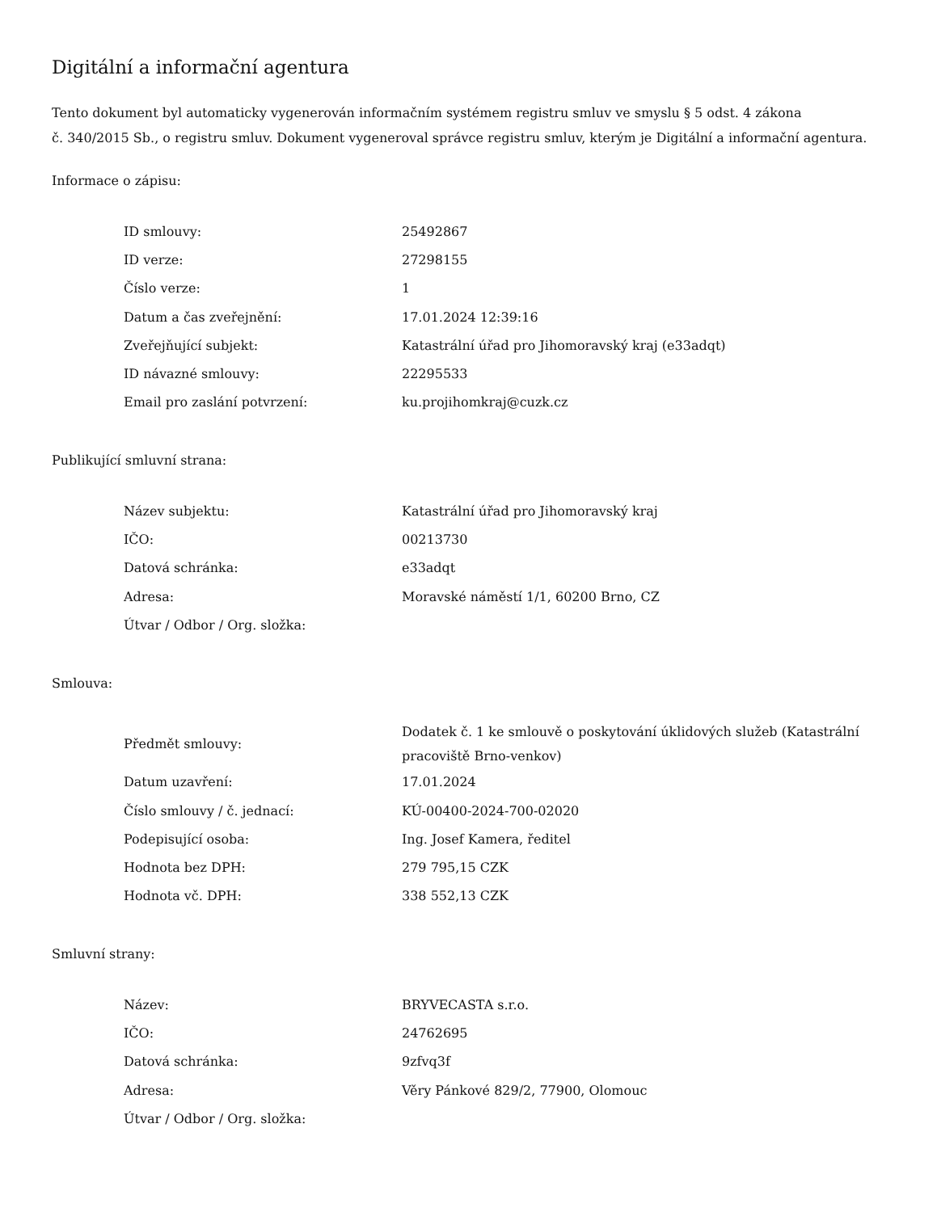Digitální a informační agentura
Tento dokument byl automaticky vygenerován informačním systémem registru smluv ve smyslu § 5 odst. 4 zákona
č. 340/2015 Sb., o registru smluv. Dokument vygeneroval správce registru smluv, kterým je Digitální a informační agentura.
Informace o zápisu:
| ID smlouvy: | 25492867 |
| ID verze: | 27298155 |
| Číslo verze: | 1 |
| Datum a čas zveřejnění: | 17.01.2024 12:39:16 |
| Zveřejňující subjekt: | Katastrální úřad pro Jihomoravský kraj (e33adqt) |
| ID návazné smlouvy: | 22295533 |
| Email pro zaslání potvrzení: | ku.projihomkraj@cuzk.cz |
Publikující smluvní strana:
| Název subjektu: | Katastrální úřad pro Jihomoravský kraj |
| IČO: | 00213730 |
| Datová schránka: | e33adqt |
| Adresa: | Moravské náměstí 1/1, 60200 Brno, CZ |
| Útvar / Odbor / Org. složka: | |
Smlouva:
| Předmět smlouvy: | Dodatek č. 1 ke smlouvě o poskytování úklidových služeb (Katastrální pracoviště Brno-venkov) |
| Datum uzavření: | 17.01.2024 |
| Číslo smlouvy / č. jednací: | KÚ-00400-2024-700-02020 |
| Podepisující osoba: | Ing. Josef Kamera, ředitel |
| Hodnota bez DPH: | 279 795,15 CZK |
| Hodnota vč. DPH: | 338 552,13 CZK |
Smluvní strany:
| Název: | BRYVECASTA s.r.o. |
| IČO: | 24762695 |
| Datová schránka: | 9zfvq3f |
| Adresa: | Věry Pánkové 829/2, 77900, Olomouc |
| Útvar / Odbor / Org. složka: | |